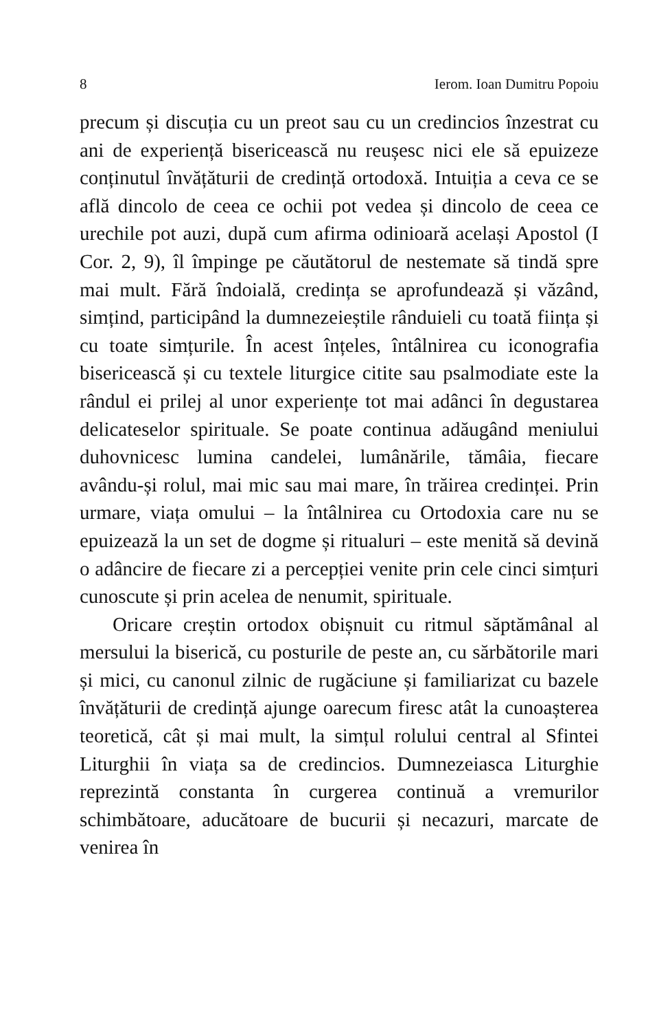8 Ierom. Ioan Dumitru Popoiu
precum și discuția cu un preot sau cu un credincios înzestrat cu ani de experiență bisericească nu reușesc nici ele să epuizeze conținutul învățăturii de credință ortodoxă. Intuiția a ceva ce se află dincolo de ceea ce ochii pot vedea și dincolo de ceea ce urechile pot auzi, după cum afirma odinioară același Apostol (I Cor. 2, 9), îl împinge pe căutătorul de nestemate să tindă spre mai mult. Fără îndoială, credința se aprofundează și văzând, simțind, participând la dumnezeieștile rânduieli cu toată ființa și cu toate simțurile. În acest înțeles, întâlnirea cu iconografia bisericească și cu textele liturgice citite sau psalmodiate este la rândul ei prilej al unor experiențe tot mai adânci în degustarea delicateselor spirituale. Se poate continua adăugând meniului duhovnicesc lumina candelei, lumânările, tămâia, fiecare avându-și rolul, mai mic sau mai mare, în trăirea credinței. Prin urmare, viața omului – la întâlnirea cu Ortodoxia care nu se epuizează la un set de dogme și ritualuri – este menită să devină o adâncire de fiecare zi a percepției venite prin cele cinci simțuri cunoscute și prin acelea de nenumit, spirituale.
Oricare creștin ortodox obișnuit cu ritmul săptămânal al mersului la biserică, cu posturile de peste an, cu sărbătorile mari și mici, cu canonul zilnic de rugăciune și familiarizat cu bazele învățăturii de credință ajunge oarecum firesc atât la cunoașterea teoretică, cât și mai mult, la simțul rolului central al Sfintei Liturghii în viața sa de credincios. Dumnezeiasca Liturghie reprezintă constanta în curgerea continuă a vremurilor schimbătoare, aducătoare de bucurii și necazuri, marcate de venirea în